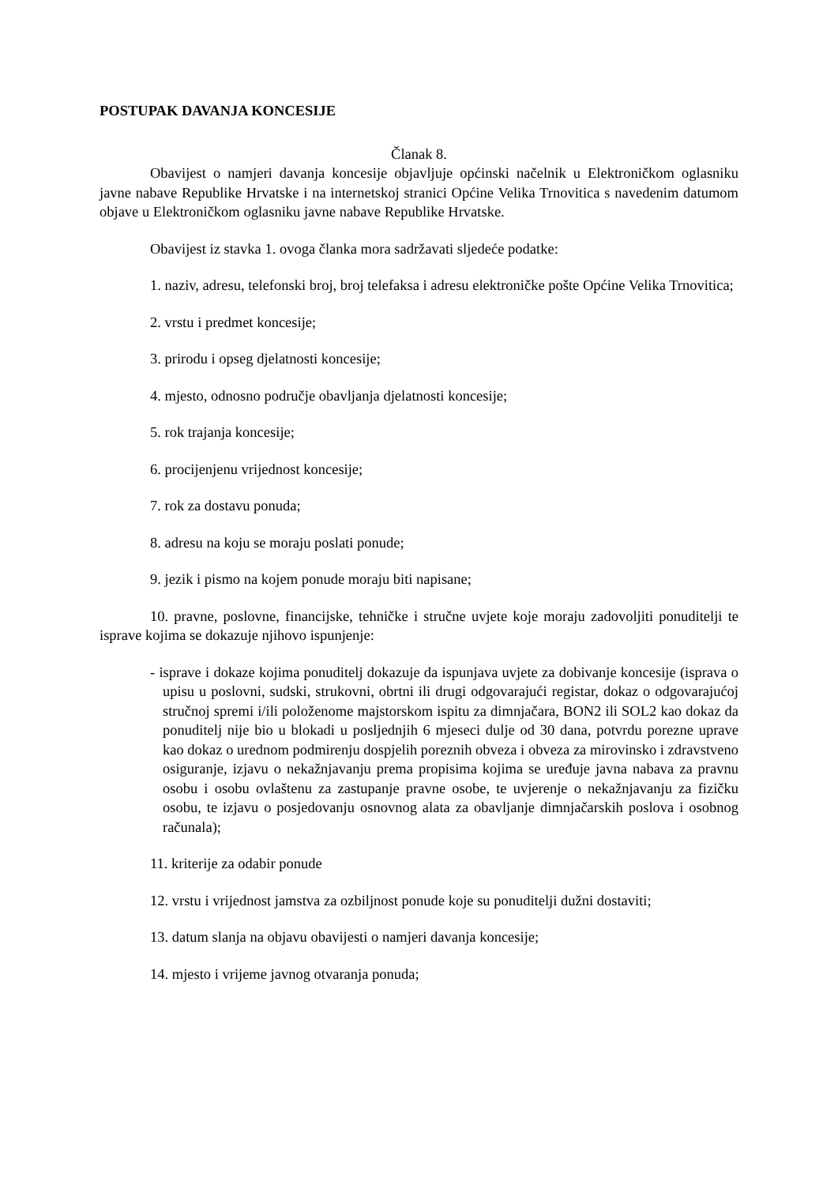POSTUPAK DAVANJA KONCESIJE
Članak 8.
Obavijest o namjeri davanja koncesije objavljuje općinski načelnik u Elektroničkom oglasniku javne nabave Republike Hrvatske i na internetskoj stranici Općine Velika Trnovitica s navedenim datumom objave u Elektroničkom oglasniku javne nabave Republike Hrvatske.
Obavijest iz stavka 1. ovoga članka mora sadržavati sljedeće podatke:
1. naziv, adresu, telefonski broj, broj telefaksa i adresu elektroničke pošte Općine Velika Trnovitica;
2. vrstu i predmet koncesije;
3. prirodu i opseg djelatnosti koncesije;
4. mjesto, odnosno područje obavljanja djelatnosti koncesije;
5. rok trajanja koncesije;
6. procijenjenu vrijednost koncesije;
7. rok za dostavu ponuda;
8. adresu na koju se moraju poslati ponude;
9. jezik i pismo na kojem ponude moraju biti napisane;
10. pravne, poslovne, financijske, tehničke i stručne uvjete koje moraju zadovoljiti ponuditelji te isprave kojima se dokazuje njihovo ispunjenje:
- isprave i dokaze kojima ponuditelj dokazuje da ispunjava uvjete za dobivanje koncesije (isprava o upisu u poslovni, sudski, strukovni, obrtni ili drugi odgovarajući registar, dokaz o odgovarajućoj stručnoj spremi i/ili položenome majstorskom ispitu za dimnjačara, BON2 ili SOL2 kao dokaz da ponuditelj nije bio u blokadi u posljednjih 6 mjeseci dulje od 30 dana, potvrdu porezne uprave kao dokaz o urednom podmirenju dospjelih poreznih obveza i obveza za mirovinsko i zdravstveno osiguranje, izjavu o nekažnjavanju prema propisima kojima se uređuje javna nabava za pravnu osobu i osobu ovlaštenu za zastupanje pravne osobe, te uvjerenje o nekažnjavanju za fizičku osobu, te izjavu o posjedovanju osnovnog alata za obavljanje dimnjačarskih poslova i osobnog računala);
11. kriterije za odabir ponude
12. vrstu i vrijednost jamstva za ozbiljnost ponude koje su ponuditelji dužni dostaviti;
13. datum slanja na objavu obavijesti o namjeri davanja koncesije;
14. mjesto i vrijeme javnog otvaranja ponuda;